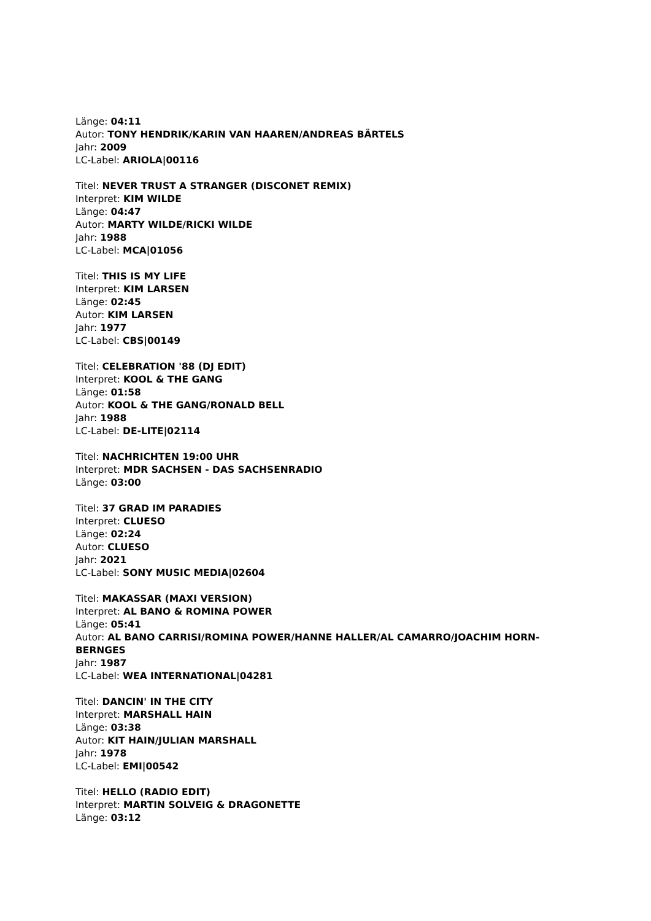Länge: 04:11
Autor: TONY HENDRIK/KARIN VAN HAAREN/ANDREAS BÄRTELS
Jahr: 2009
LC-Label: ARIOLA|00116
Titel: NEVER TRUST A STRANGER (DISCONET REMIX)
Interpret: KIM WILDE
Länge: 04:47
Autor: MARTY WILDE/RICKI WILDE
Jahr: 1988
LC-Label: MCA|01056
Titel: THIS IS MY LIFE
Interpret: KIM LARSEN
Länge: 02:45
Autor: KIM LARSEN
Jahr: 1977
LC-Label: CBS|00149
Titel: CELEBRATION '88 (DJ EDIT)
Interpret: KOOL & THE GANG
Länge: 01:58
Autor: KOOL & THE GANG/RONALD BELL
Jahr: 1988
LC-Label: DE-LITE|02114
Titel: NACHRICHTEN 19:00 UHR
Interpret: MDR SACHSEN - DAS SACHSENRADIO
Länge: 03:00
Titel: 37 GRAD IM PARADIES
Interpret: CLUESO
Länge: 02:24
Autor: CLUESO
Jahr: 2021
LC-Label: SONY MUSIC MEDIA|02604
Titel: MAKASSAR (MAXI VERSION)
Interpret: AL BANO & ROMINA POWER
Länge: 05:41
Autor: AL BANO CARRISI/ROMINA POWER/HANNE HALLER/AL CAMARRO/JOACHIM HORN-BERNGES
Jahr: 1987
LC-Label: WEA INTERNATIONAL|04281
Titel: DANCIN' IN THE CITY
Interpret: MARSHALL HAIN
Länge: 03:38
Autor: KIT HAIN/JULIAN MARSHALL
Jahr: 1978
LC-Label: EMI|00542
Titel: HELLO (RADIO EDIT)
Interpret: MARTIN SOLVEIG & DRAGONETTE
Länge: 03:12